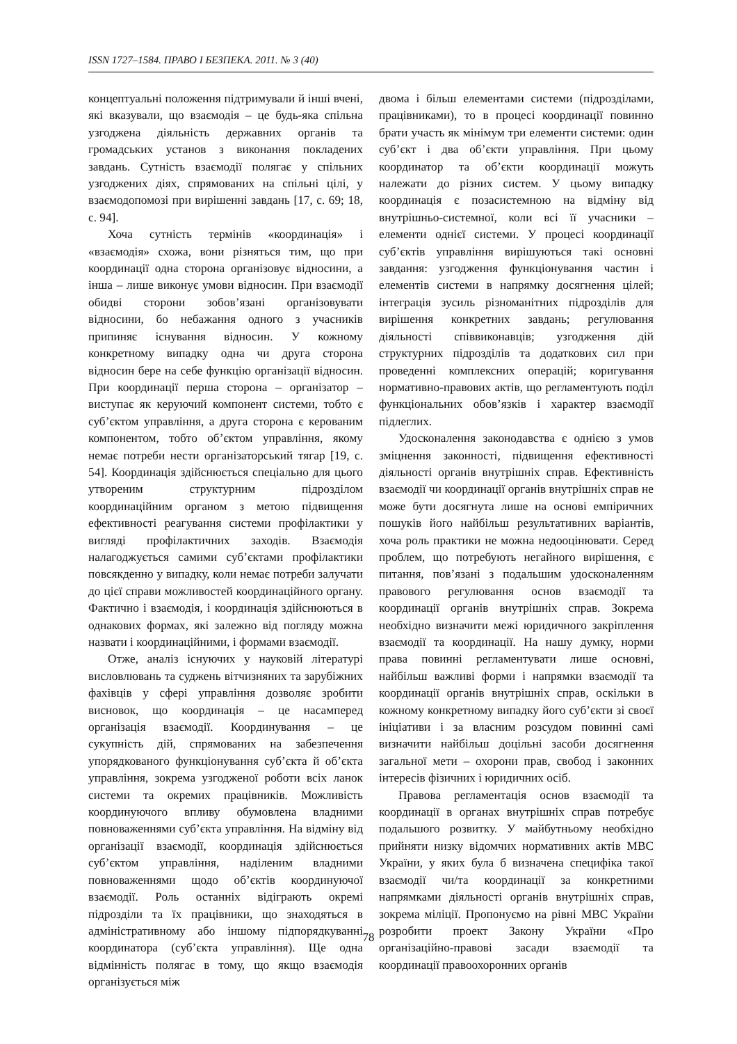ISSN 1727–1584. ПРАВО І БЕЗПЕКА. 2011. № 3 (40)
концептуальні положення підтримували й інші вчені, які вказували, що взаємодія – це будь-яка спільна узгоджена діяльність державних органів та громадських установ з виконання покладених завдань. Сутність взаємодії полягає у спільних узгоджених діях, спрямованих на спільні цілі, у взаємодопомозі при вирішенні завдань [17, с. 69; 18, с. 94].
Хоча сутність термінів «координація» і «взаємодія» схожа, вони різняться тим, що при координації одна сторона організовує відносини, а інша – лише виконує умови відносин. При взаємодії обидві сторони зобов’язані організовувати відносини, бо небажання одного з учасників припиняє існування відносин. У кожному конкретному випадку одна чи друга сторона відносин бере на себе функцію організації відносин. При координації перша сторона – організатор – виступає як керуючий компонент системи, тобто є суб’єктом управління, а друга сторона є керованим компонентом, тобто об’єктом управління, якому немає потреби нести організаторський тягар [19, с. 54]. Координація здійснюється спеціально для цього утвореним структурним підрозділом координаційним органом з метою підвищення ефективності реагування системи профілактики у вигляді профілактичних заходів. Взаємодія налагоджується самими суб’єктами профілактики повсякденно у випадку, коли немає потреби залучати до цієї справи можливостей координаційного органу. Фактично і взаємодія, і координація здійснюються в однакових формах, які залежно від погляду можна назвати і координаційними, і формами взаємодії.
Отже, аналіз існуючих у науковій літературі висловлювань та суджень вітчизняних та зарубіжних фахівців у сфері управління дозволяє зробити висновок, що координація – це насамперед організація взаємодії. Координування – це сукупність дій, спрямованих на забезпечення упорядкованого функціонування суб’єкта й об’єкта управління, зокрема узгодженої роботи всіх ланок системи та окремих працівників. Можливість координуючого впливу обумовлена владними повноваженнями суб’єкта управління. На відміну від організації взаємодії, координація здійснюється суб’єктом управління, наділеним владними повноваженнями щодо об’єктів координуючої взаємодії. Роль останніх відіграють окремі підрозділи та їх працівники, що знаходяться в адміністративному або іншому підпорядкуванні координатора (суб’єкта управління). Ще одна відмінність полягає в тому, що якщо взаємодія організується між
двома і більш елементами системи (підрозділами, працівниками), то в процесі координації повинно брати участь як мінімум три елементи системи: один суб’єкт і два об’єкти управління. При цьому координатор та об’єкти координації можуть належати до різних систем. У цьому випадку координація є позасистемною на відміну від внутрішньо-системної, коли всі її учасники – елементи однієї системи. У процесі координації суб’єктів управління вирішуються такі основні завдання: узгодження функціонування частин і елементів системи в напрямку досягнення цілей; інтеграція зусиль різноманітних підрозділів для вирішення конкретних завдань; регулювання діяльності співвиконавців; узгодження дій структурних підрозділів та додаткових сил при проведенні комплексних операцій; коригування нормативно-правових актів, що регламентують поділ функціональних обов’язків і характер взаємодії підлеглих.
Удосконалення законодавства є однією з умов зміцнення законності, підвищення ефективності діяльності органів внутрішніх справ. Ефективність взаємодії чи координації органів внутрішніх справ не може бути досягнута лише на основі емпіричних пошуків його найбільш результативних варіантів, хоча роль практики не можна недооцінювати. Серед проблем, що потребують негайного вирішення, є питання, пов’язані з подальшим удосконаленням правового регулювання основ взаємодії та координації органів внутрішніх справ. Зокрема необхідно визначити межі юридичного закріплення взаємодії та координації. На нашу думку, норми права повинні регламентувати лише основні, найбільш важливі форми і напрямки взаємодії та координації органів внутрішніх справ, оскільки в кожному конкретному випадку його суб’єкти зі своєї ініціативи і за власним розсудом повинні самі визначити найбільш доцільні засоби досягнення загальної мети – охорони прав, свобод і законних інтересів фізичних і юридичних осіб.
Правова регламентація основ взаємодії та координації в органах внутрішніх справ потребує подальшого розвитку. У майбутньому необхідно прийняти низку відомчих нормативних актів МВС України, у яких була б визначена специфіка такої взаємодії чи/та координації за конкретними напрямками діяльності органів внутрішніх справ, зокрема міліції. Пропонуємо на рівні МВС України розробити проект Закону України «Про організаційно-правові засади взаємодії та координації правоохоронних органів
78